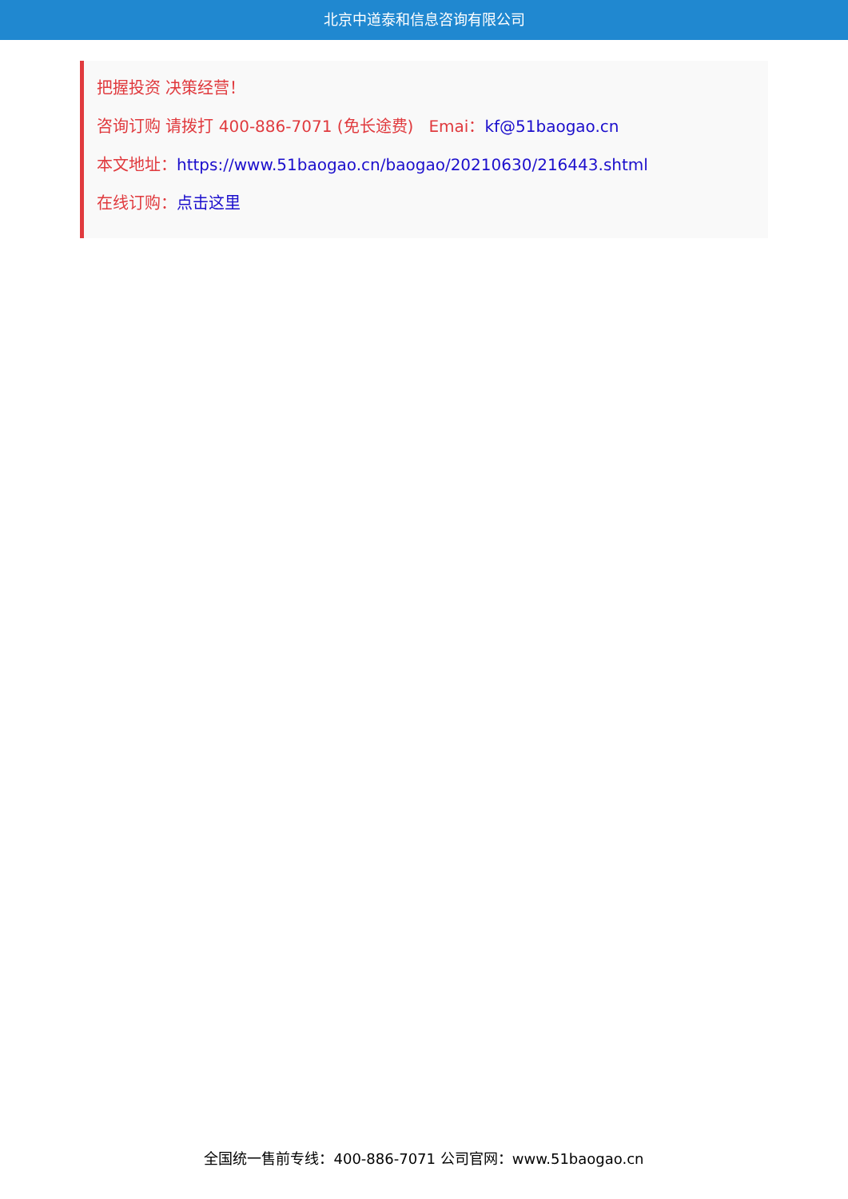北京中道泰和信息咨询有限公司
把握投资 决策经营！
咨询订购 请拨打 400-886-7071 (免长途费) Emai：kf@51baogao.cn
本文地址：https://www.51baogao.cn/baogao/20210630/216443.shtml
在线订购：点击这里
全国统一售前专线：400-886-7071 公司官网：www.51baogao.cn